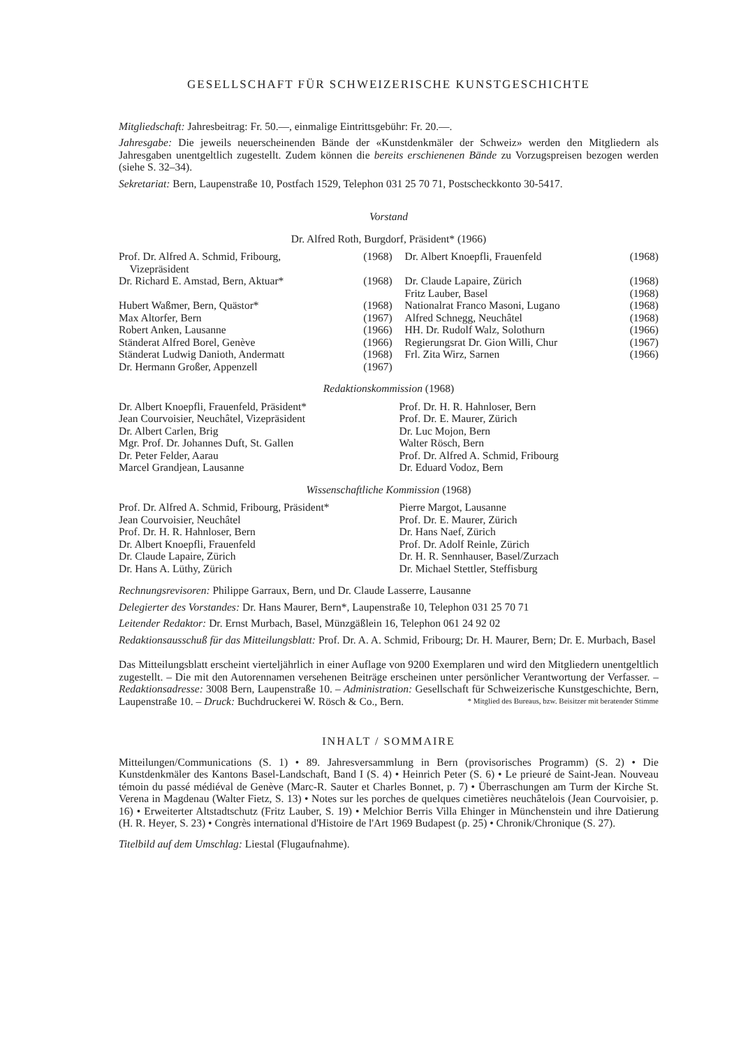GESELLSCHAFT FÜR SCHWEIZERISCHE KUNSTGESCHICHTE
Mitgliedschaft: Jahresbeitrag: Fr. 50.—, einmalige Eintrittsgebühr: Fr. 20.—.
Jahresgabe: Die jeweils neuerscheinenden Bände der «Kunstdenkmäler der Schweiz» werden den Mitgliedern als Jahresgaben unentgeltlich zugestellt. Zudem können die bereits erschienenen Bände zu Vorzugspreisen bezogen werden (siehe S. 32–34).
Sekretariat: Bern, Laupenstraße 10, Postfach 1529, Telephon 031 25 70 71, Postscheckkonto 30-5417.
Vorstand
Dr. Alfred Roth, Burgdorf, Präsident* (1966)
| Prof. Dr. Alfred A. Schmid, Fribourg, Vizepräsident | (1968) | Dr. Albert Knoepfli, Frauenfeld | (1968) |
| Dr. Richard E. Amstad, Bern, Aktuar* | (1968) | Dr. Claude Lapaire, Zürich Fritz Lauber, Basel | (1968) (1968) |
| Hubert Waßmer, Bern, Quästor* | (1968) | Nationalrat Franco Masoni, Lugano | (1968) |
| Max Altorfer, Bern | (1967) | Alfred Schnegg, Neuchâtel | (1968) |
| Robert Anken, Lausanne | (1966) | HH. Dr. Rudolf Walz, Solothurn | (1966) |
| Ständerat Alfred Borel, Genève | (1966) | Regierungsrat Dr. Gion Willi, Chur | (1967) |
| Ständerat Ludwig Danioth, Andermatt | (1968) | Frl. Zita Wirz, Sarnen | (1966) |
| Dr. Hermann Großer, Appenzell | (1967) | | |
Redaktionskommission (1968)
Dr. Albert Knoepfli, Frauenfeld, Präsident*
Jean Courvoisier, Neuchâtel, Vizepräsident
Dr. Albert Carlen, Brig
Mgr. Prof. Dr. Johannes Duft, St. Gallen
Dr. Peter Felder, Aarau
Marcel Grandjean, Lausanne
Prof. Dr. H. R. Hahnloser, Bern
Prof. Dr. E. Maurer, Zürich
Dr. Luc Mojon, Bern
Walter Rösch, Bern
Prof. Dr. Alfred A. Schmid, Fribourg
Dr. Eduard Vodoz, Bern
Wissenschaftliche Kommission (1968)
Prof. Dr. Alfred A. Schmid, Fribourg, Präsident*
Jean Courvoisier, Neuchâtel
Prof. Dr. H. R. Hahnloser, Bern
Dr. Albert Knoepfli, Frauenfeld
Dr. Claude Lapaire, Zürich
Dr. Hans A. Lüthy, Zürich
Pierre Margot, Lausanne
Prof. Dr. E. Maurer, Zürich
Dr. Hans Naef, Zürich
Prof. Dr. Adolf Reinle, Zürich
Dr. H. R. Sennhauser, Basel/Zurzach
Dr. Michael Stettler, Steffisburg
Rechnungsrevisoren: Philippe Garraux, Bern, und Dr. Claude Lasserre, Lausanne
Delegierter des Vorstandes: Dr. Hans Maurer, Bern*, Laupenstraße 10, Telephon 031 25 70 71
Leitender Redaktor: Dr. Ernst Murbach, Basel, Münzgäßlein 16, Telephon 061 24 92 02
Redaktionsausschuß für das Mitteilungsblatt: Prof. Dr. A. A. Schmid, Fribourg; Dr. H. Maurer, Bern; Dr. E. Murbach, Basel
Das Mitteilungsblatt erscheint vierteljährlich in einer Auflage von 9200 Exemplaren und wird den Mitgliedern unentgeltlich zugestellt. – Die mit den Autorennamen versehenen Beiträge erscheinen unter persönlicher Verantwortung der Verfasser. – Redaktionsadresse: 3008 Bern, Laupenstraße 10. – Administration: Gesellschaft für Schweizerische Kunstgeschichte, Bern, Laupenstraße 10. – Druck: Buchdruckerei W. Rösch & Co., Bern. * Mitglied des Bureaus, bzw. Beisitzer mit beratender Stimme
INHALT / SOMMAIRE
Mitteilungen/Communications (S. 1) • 89. Jahresversammlung in Bern (provisorisches Programm) (S. 2) • Die Kunstdenkmäler des Kantons Basel-Landschaft, Band I (S. 4) • Heinrich Peter (S. 6) • Le prieuré de Saint-Jean. Nouveau témoin du passé médiéval de Genève (Marc-R. Sauter et Charles Bonnet, p. 7) • Überraschungen am Turm der Kirche St. Verena in Magdenau (Walter Fietz, S. 13) • Notes sur les porches de quelques cimetières neuchâtelois (Jean Courvoisier, p. 16) • Erweiterter Altstadtschutz (Fritz Lauber, S. 19) • Melchior Berris Villa Ehinger in Münchenstein und ihre Datierung (H. R. Heyer, S. 23) • Congrès international d'Histoire de l'Art 1969 Budapest (p. 25) • Chronik/Chronique (S. 27).
Titelbild auf dem Umschlag: Liestal (Flugaufnahme).